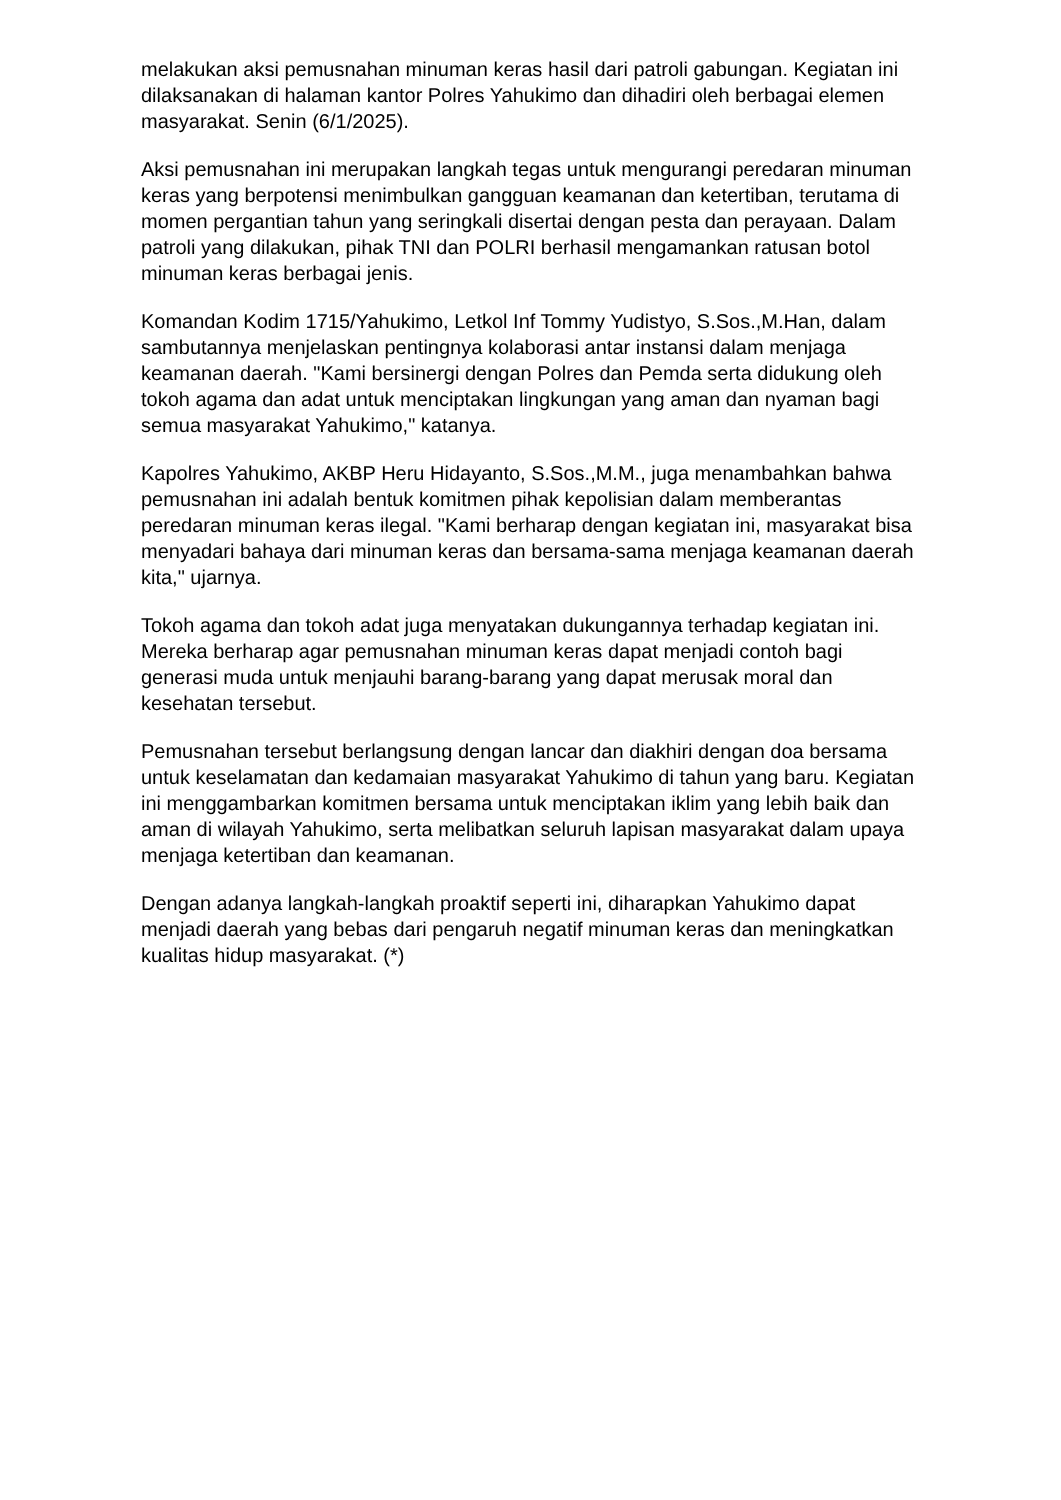melakukan aksi pemusnahan minuman keras hasil dari patroli gabungan. Kegiatan ini dilaksanakan di halaman kantor Polres Yahukimo dan dihadiri oleh berbagai elemen masyarakat. Senin (6/1/2025).
Aksi pemusnahan ini merupakan langkah tegas untuk mengurangi peredaran minuman keras yang berpotensi menimbulkan gangguan keamanan dan ketertiban, terutama di momen pergantian tahun yang seringkali disertai dengan pesta dan perayaan. Dalam patroli yang dilakukan, pihak TNI dan POLRI berhasil mengamankan ratusan botol minuman keras berbagai jenis.
Komandan Kodim 1715/Yahukimo, Letkol Inf Tommy Yudistyo, S.Sos.,M.Han, dalam sambutannya menjelaskan pentingnya kolaborasi antar instansi dalam menjaga keamanan daerah. "Kami bersinergi dengan Polres dan Pemda serta didukung oleh tokoh agama dan adat untuk menciptakan lingkungan yang aman dan nyaman bagi semua masyarakat Yahukimo," katanya.
Kapolres Yahukimo, AKBP Heru Hidayanto, S.Sos.,M.M., juga menambahkan bahwa pemusnahan ini adalah bentuk komitmen pihak kepolisian dalam memberantas peredaran minuman keras ilegal. "Kami berharap dengan kegiatan ini, masyarakat bisa menyadari bahaya dari minuman keras dan bersama-sama menjaga keamanan daerah kita," ujarnya.
Tokoh agama dan tokoh adat juga menyatakan dukungannya terhadap kegiatan ini. Mereka berharap agar pemusnahan minuman keras dapat menjadi contoh bagi generasi muda untuk menjauhi barang-barang yang dapat merusak moral dan kesehatan tersebut.
Pemusnahan tersebut berlangsung dengan lancar dan diakhiri dengan doa bersama untuk keselamatan dan kedamaian masyarakat Yahukimo di tahun yang baru. Kegiatan ini menggambarkan komitmen bersama untuk menciptakan iklim yang lebih baik dan aman di wilayah Yahukimo, serta melibatkan seluruh lapisan masyarakat dalam upaya menjaga ketertiban dan keamanan.
Dengan adanya langkah-langkah proaktif seperti ini, diharapkan Yahukimo dapat menjadi daerah yang bebas dari pengaruh negatif minuman keras dan meningkatkan kualitas hidup masyarakat. (*)